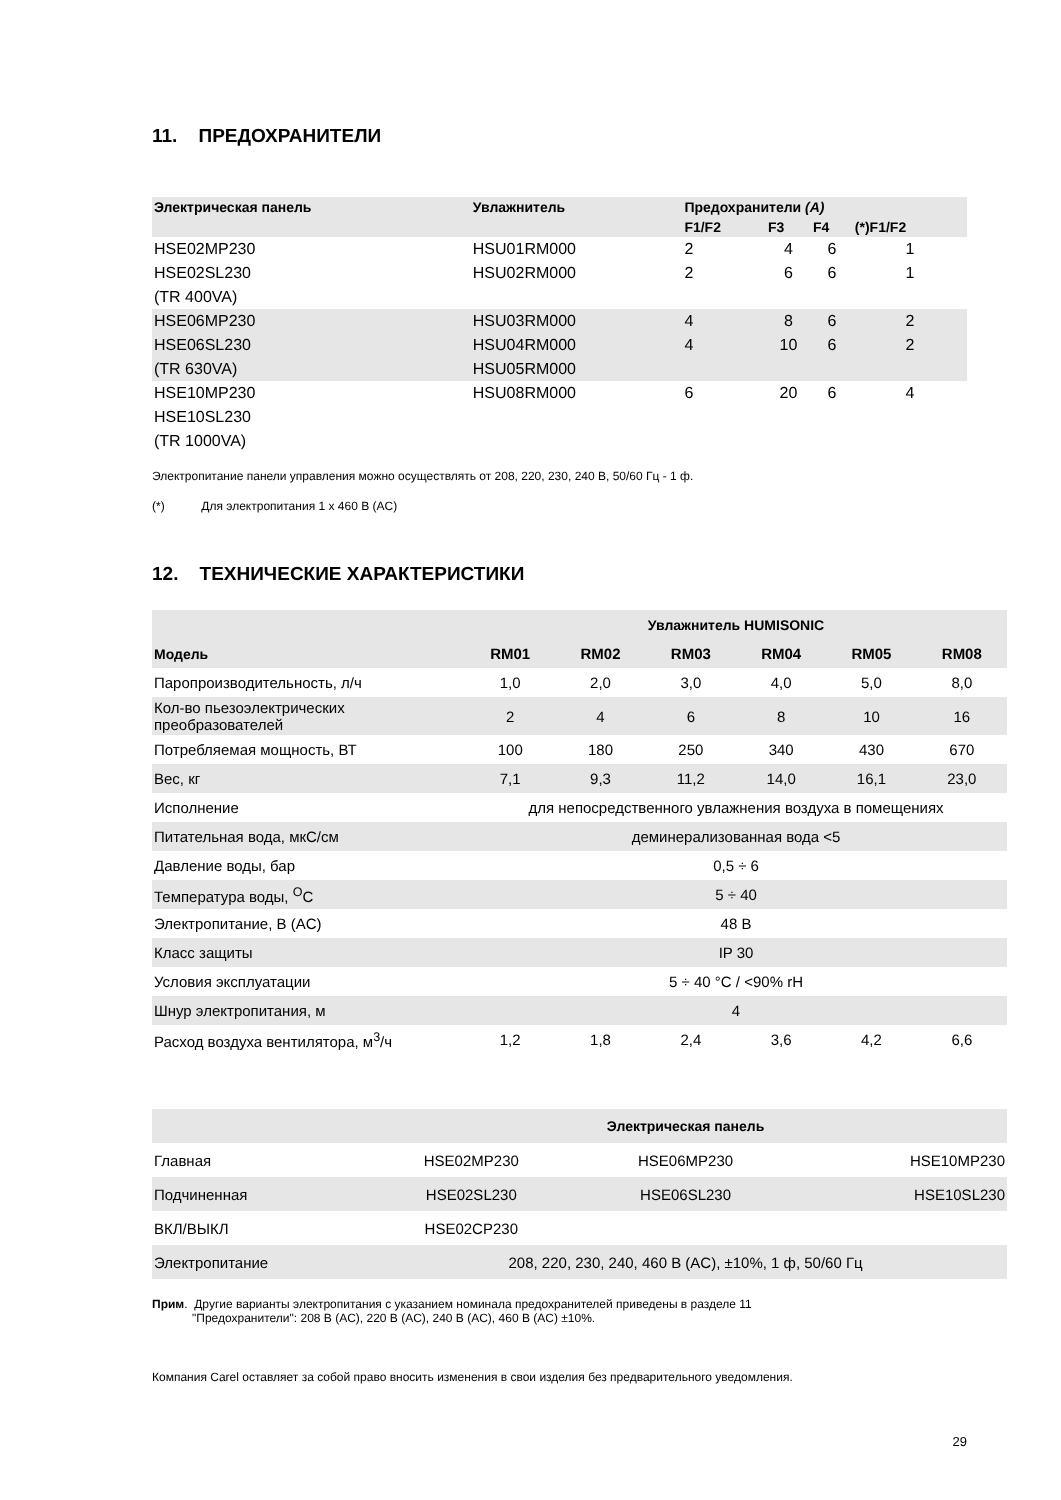11. ПРЕДОХРАНИТЕЛИ
| Электрическая панель | Увлажнитель | Предохранители (A) | | | |
| --- | --- | --- | --- | --- | --- |
| | | F1/F2 | F3 | F4 | (*)F1/F2 |
| HSE02MP230 | HSU01RM000 | 2 | 4 | 6 | 1 |
| HSE02SL230 | HSU02RM000 | 2 | 6 | 6 | 1 |
| (TR 400VA) | | | | | |
| HSE06MP230 | HSU03RM000 | 4 | 8 | 6 | 2 |
| HSE06SL230 | HSU04RM000 | 4 | 10 | 6 | 2 |
| (TR 630VA) | HSU05RM000 | | | | |
| HSE10MP230 | HSU08RM000 | 6 | 20 | 6 | 4 |
| HSE10SL230 | | | | | |
| (TR 1000VA) | | | | | |
Электропитание панели управления можно осуществлять от 208, 220, 230, 240 В, 50/60 Гц - 1 ф.
(*) Для электропитания 1 x 460 В (AC)
12. ТЕХНИЧЕСКИЕ ХАРАКТЕРИСТИКИ
| | Увлажнитель HUMISONIC | | | | | |
| --- | --- | --- | --- | --- | --- | --- |
| Модель | RM01 | RM02 | RM03 | RM04 | RM05 | RM08 |
| Паропроизводительность, л/ч | 1,0 | 2,0 | 3,0 | 4,0 | 5,0 | 8,0 |
| Кол-во пьезоэлектрических преобразователей | 2 | 4 | 6 | 8 | 10 | 16 |
| Потребляемая мощность, ВТ | 100 | 180 | 250 | 340 | 430 | 670 |
| Вес, кг | 7,1 | 9,3 | 11,2 | 14,0 | 16,1 | 23,0 |
| Исполнение | для непосредственного увлажнения воздуха в помещениях | | | | | |
| Питательная вода, мкС/см | деминерализованная вода <5 | | | | | |
| Давление воды, бар | 0,5 ÷ 6 | | | | | |
| Температура воды, <sup>O</sup>C | 5 ÷ 40 | | | | | |
| Электропитание, В (AC) | 48 В | | | | | |
| Класс защиты | IP 30 | | | | | |
| Условия эксплуатации | 5 ÷ 40 °C / <90% rH | | | | | |
| Шнур электропитания, м | 4 | | | | | |
| Расход воздуха вентилятора, м<sup>3</sup>/ч | 1,2 | 1,8 | 2,4 | 3,6 | 4,2 | 6,6 |
| | Электрическая панель | | |
| Главная | HSE02MP230 | HSE06MP230 | HSE10MP230 |
| Подчиненная | HSE02SL230 | HSE06SL230 | HSE10SL230 |
| ВКЛ/ВЫКЛ | HSE02CP230 | | |
| Электропитание | 208, 220, 230, 240, 460 В (AC), ±10%, 1 ф, 50/60 Гц | | |
Прим. Другие варианты электропитания с указанием номинала предохранителей приведены в разделе 11
"Предохранители": 208 В (AC), 220 В (AC), 240 В (AC), 460 В (AC) ±10%.
Компания Carel оставляет за собой право вносить изменения в свои изделия без предварительного уведомления.
29